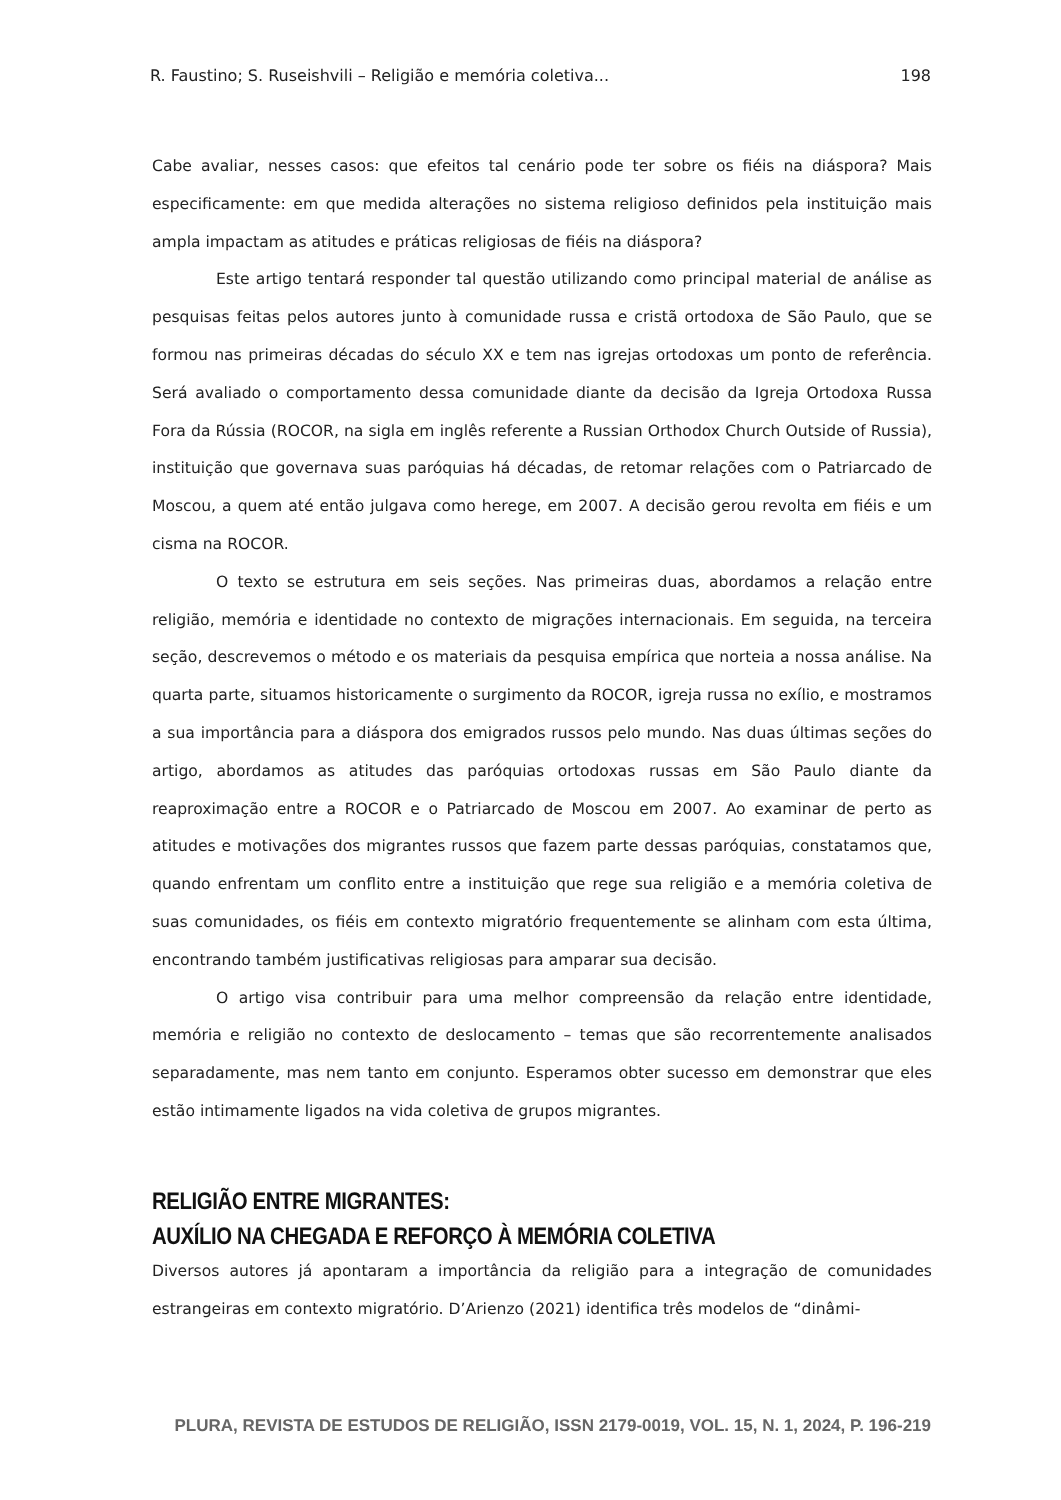R. Faustino; S. Ruseishvili – Religião e memória coletiva... 198
Cabe avaliar, nesses casos: que efeitos tal cenário pode ter sobre os fiéis na diáspora? Mais especificamente: em que medida alterações no sistema religioso definidos pela instituição mais ampla impactam as atitudes e práticas religiosas de fiéis na diáspora?
Este artigo tentará responder tal questão utilizando como principal material de análise as pesquisas feitas pelos autores junto à comunidade russa e cristã ortodoxa de São Paulo, que se formou nas primeiras décadas do século XX e tem nas igrejas ortodoxas um ponto de referência. Será avaliado o comportamento dessa comunidade diante da decisão da Igreja Ortodoxa Russa Fora da Rússia (ROCOR, na sigla em inglês referente a Russian Orthodox Church Outside of Russia), instituição que governava suas paróquias há décadas, de retomar relações com o Patriarcado de Moscou, a quem até então julgava como herege, em 2007. A decisão gerou revolta em fiéis e um cisma na ROCOR.
O texto se estrutura em seis seções. Nas primeiras duas, abordamos a relação entre religião, memória e identidade no contexto de migrações internacionais. Em seguida, na terceira seção, descrevemos o método e os materiais da pesquisa empírica que norteia a nossa análise. Na quarta parte, situamos historicamente o surgimento da ROCOR, igreja russa no exílio, e mostramos a sua importância para a diáspora dos emigrados russos pelo mundo. Nas duas últimas seções do artigo, abordamos as atitudes das paróquias ortodoxas russas em São Paulo diante da reaproximação entre a ROCOR e o Patriarcado de Moscou em 2007. Ao examinar de perto as atitudes e motivações dos migrantes russos que fazem parte dessas paróquias, constatamos que, quando enfrentam um conflito entre a instituição que rege sua religião e a memória coletiva de suas comunidades, os fiéis em contexto migratório frequentemente se alinham com esta última, encontrando também justificativas religiosas para amparar sua decisão.
O artigo visa contribuir para uma melhor compreensão da relação entre identidade, memória e religião no contexto de deslocamento – temas que são recorrentemente analisados separadamente, mas nem tanto em conjunto. Esperamos obter sucesso em demonstrar que eles estão intimamente ligados na vida coletiva de grupos migrantes.
RELIGIÃO ENTRE MIGRANTES:
AUXÍLIO NA CHEGADA E REFORÇO À MEMÓRIA COLETIVA
Diversos autores já apontaram a importância da religião para a integração de comunidades estrangeiras em contexto migratório. D’Arienzo (2021) identifica três modelos de “dinâmi-
PLURA, REVISTA DE ESTUDOS DE RELIGIÃO, ISSN 2179-0019, VOL. 15, N. 1, 2024, P. 196-219